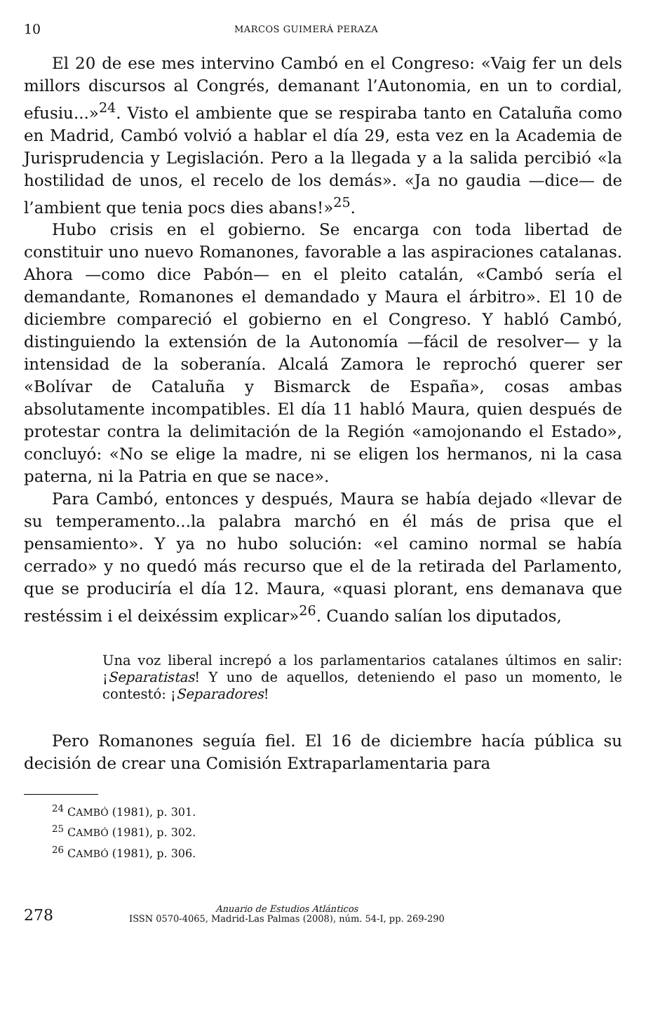10 MARCOS GUIMERÁ PERAZA
El 20 de ese mes intervino Cambó en el Congreso: «Vaig fer un dels millors discursos al Congrés, demanant l’Autonomia, en un to cordial, efusiu...»<sup>24</sup>. Visto el ambiente que se respiraba tanto en Cataluña como en Madrid, Cambó volvió a hablar el día 29, esta vez en la Academia de Jurisprudencia y Legislación. Pero a la llegada y a la salida percibió «la hostilidad de unos, el recelo de los demás». «Ja no gaudia —dice— de l’ambient que tenia pocs dies abans!»<sup>25</sup>.
Hubo crisis en el gobierno. Se encarga con toda libertad de constituir uno nuevo Romanones, favorable a las aspiraciones catalanas. Ahora —como dice Pabón— en el pleito catalán, «Cambó sería el demandante, Romanones el demandado y Maura el árbitro». El 10 de diciembre compareció el gobierno en el Congreso. Y habló Cambó, distinguiendo la extensión de la Autonomía —fácil de resolver— y la intensidad de la soberanía. Alcalá Zamora le reprochó querer ser «Bolívar de Cataluña y Bismarck de España», cosas ambas absolutamente incompatibles. El día 11 habló Maura, quien después de protestar contra la delimitación de la Región «amojonando el Estado», concluyó: «No se elige la madre, ni se eligen los hermanos, ni la casa paterna, ni la Patria en que se nace».
Para Cambó, entonces y después, Maura se había dejado «llevar de su temperamento...la palabra marchó en él más de prisa que el pensamiento». Y ya no hubo solución: «el camino normal se había cerrado» y no quedó más recurso que el de la retirada del Parlamento, que se produciría el día 12. Maura, «quasi plorant, ens demanava que restéssim i el deixéssim explicar»<sup>26</sup>. Cuando salían los diputados,
Una voz liberal increpó a los parlamentarios catalanes últimos en salir: ¡Separatistas! Y uno de aquellos, deteniendo el paso un momento, le contestó: ¡Separadores!
Pero Romanones seguía fiel. El 16 de diciembre hacía pública su decisión de crear una Comisión Extraparlamentaria para
<sup>24</sup> CAMBÓ (1981), p. 301.
<sup>25</sup> CAMBÓ (1981), p. 302.
<sup>26</sup> CAMBÓ (1981), p. 306.
278
Anuario de Estudios Atlánticos
ISSN 0570-4065, Madrid-Las Palmas (2008), núm. 54-I, pp. 269-290